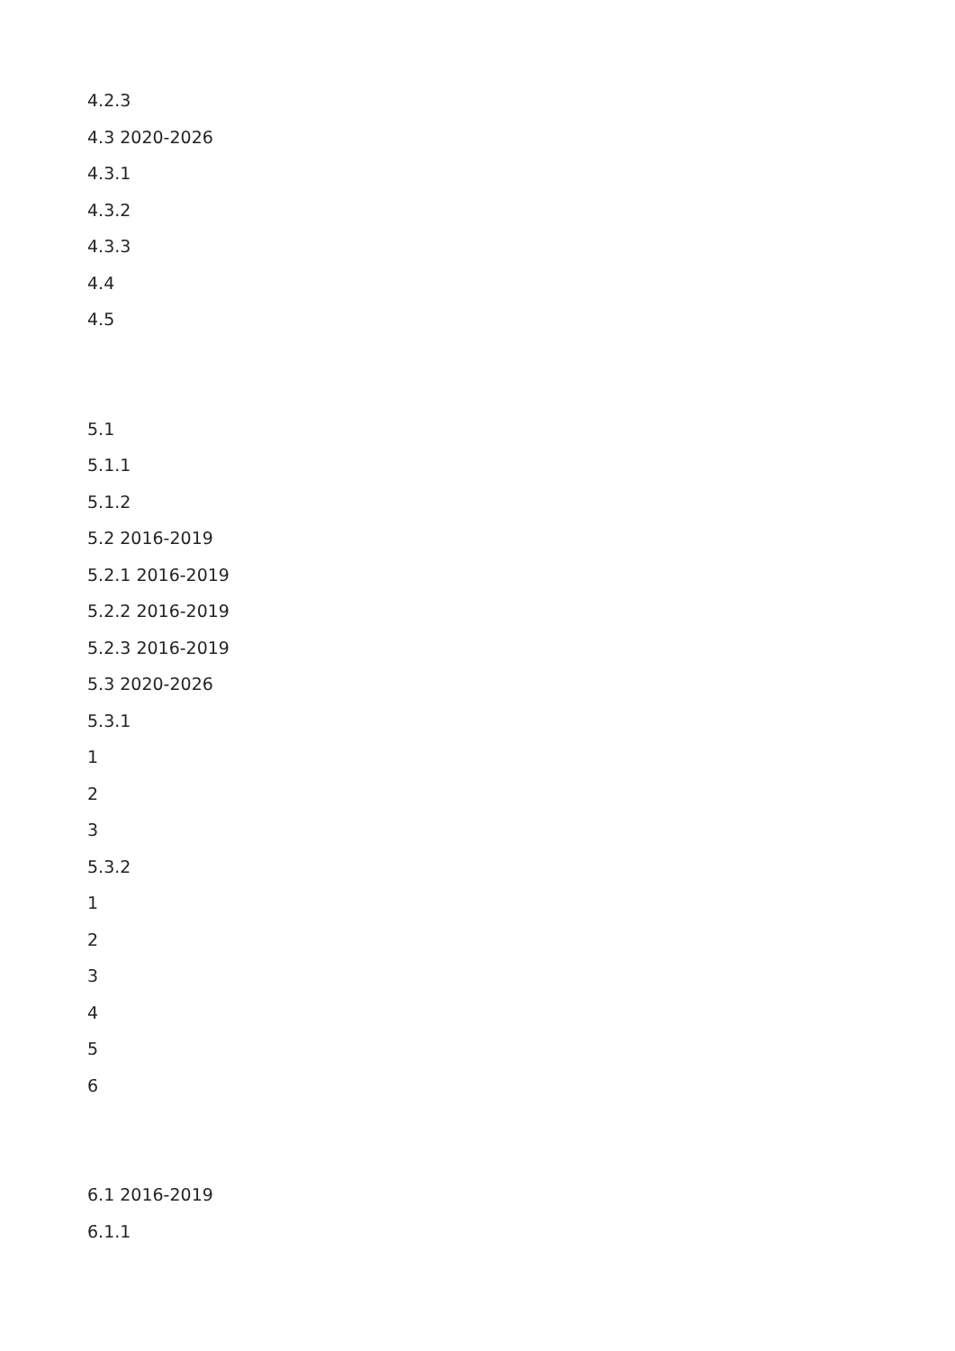4.2.3
4.3 2020-2026
4.3.1
4.3.2
4.3.3
4.4
4.5
5.1
5.1.1
5.1.2
5.2 2016-2019
5.2.1 2016-2019
5.2.2 2016-2019
5.2.3 2016-2019
5.3 2020-2026
5.3.1
1
2
3
5.3.2
1
2
3
4
5
6
6.1 2016-2019
6.1.1